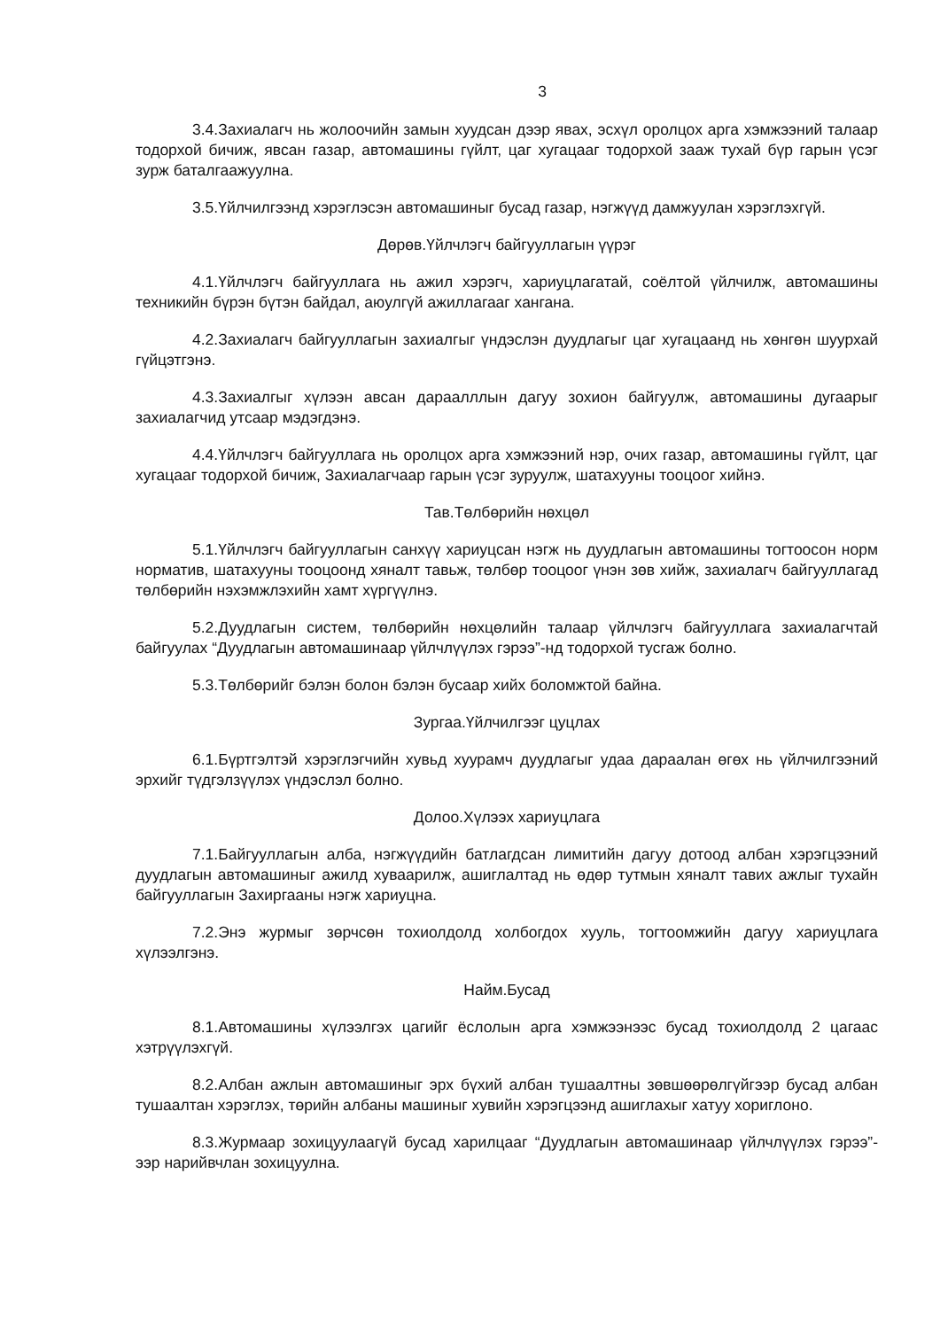3
3.4.Захиалагч нь жолоочийн замын хуудсан дээр явах, эсхүл оролцох арга хэмжээний талаар тодорхой бичиж, явсан газар, автомашины гүйлт, цаг хугацааг тодорхой зааж тухай бүр гарын үсэг зурж баталгаажуулна.
3.5.Үйлчилгээнд хэрэглэсэн автомашиныг бусад газар, нэгжүүд дамжуулан хэрэглэхгүй.
Дөрөв.Үйлчлэгч байгууллагын үүрэг
4.1.Үйлчлэгч байгууллага нь ажил хэрэгч, хариуцлагатай, соёлтой үйлчилж, автомашины техникийн бүрэн бүтэн байдал, аюулгүй ажиллагааг хангана.
4.2.Захиалагч байгууллагын захиалгыг үндэслэн дуудлагыг цаг хугацаанд нь хөнгөн шуурхай гүйцэтгэнэ.
4.3.Захиалгыг хүлээн авсан дараалллын дагуу зохион байгуулж, автомашины дугаарыг захиалагчид утсаар мэдэгдэнэ.
4.4.Үйлчлэгч байгууллага нь оролцох арга хэмжээний нэр, очих газар, автомашины гүйлт, цаг хугацааг тодорхой бичиж, Захиалагчаар гарын үсэг зуруулж, шатахууны тооцоог хийнэ.
Тав.Төлбөрийн нөхцөл
5.1.Үйлчлэгч байгууллагын санхүү хариуцсан нэгж нь дуудлагын автомашины тогтоосон норм норматив, шатахууны тооцоонд хяналт тавьж, төлбөр тооцоог үнэн зөв хийж, захиалагч байгууллагад төлбөрийн нэхэмжлэхийн хамт хүргүүлнэ.
5.2.Дуудлагын систем, төлбөрийн нөхцөлийн талаар үйлчлэгч байгууллага захиалагчтай байгуулах “Дуудлагын автомашинаар үйлчлүүлэх гэрээ”-нд тодорхой тусгаж болно.
5.3.Төлбөрийг бэлэн болон бэлэн бусаар хийх боломжтой байна.
Зургаа.Үйлчилгээг цуцлах
6.1.Бүртгэлтэй хэрэглэгчийн хувьд хуурамч дуудлагыг удаа дараалан өгөх нь үйлчилгээний эрхийг түдгэлзүүлэх үндэслэл болно.
Долоо.Хүлээх хариуцлага
7.1.Байгууллагын алба, нэгжүүдийн батлагдсан лимитийн дагуу дотоод албан хэрэгцээний дуудлагын автомашиныг ажилд хуваарилж, ашиглалтад нь өдөр тутмын хяналт тавих ажлыг тухайн байгууллагын Захиргааны нэгж хариуцна.
7.2.Энэ журмыг зөрчсөн тохиолдолд холбогдох хууль, тогтоомжийн дагуу хариуцлага хүлээлгэнэ.
Найм.Бусад
8.1.Автомашины хүлээлгэх цагийг ёслолын арга хэмжээнээс бусад тохиолдолд 2 цагаас хэтрүүлэхгүй.
8.2.Албан ажлын автомашиныг эрх бүхий албан тушаалтны зөвшөөрөлгүйгээр бусад албан тушаалтан хэрэглэх, төрийн албаны машиныг хувийн хэрэгцээнд ашиглахыг хатуу хориглоно.
8.3.Журмаар зохицуулаагүй бусад харилцааг “Дуудлагын автомашинаар үйлчлүүлэх гэрээ”-ээр нарийвчлан зохицуулна.